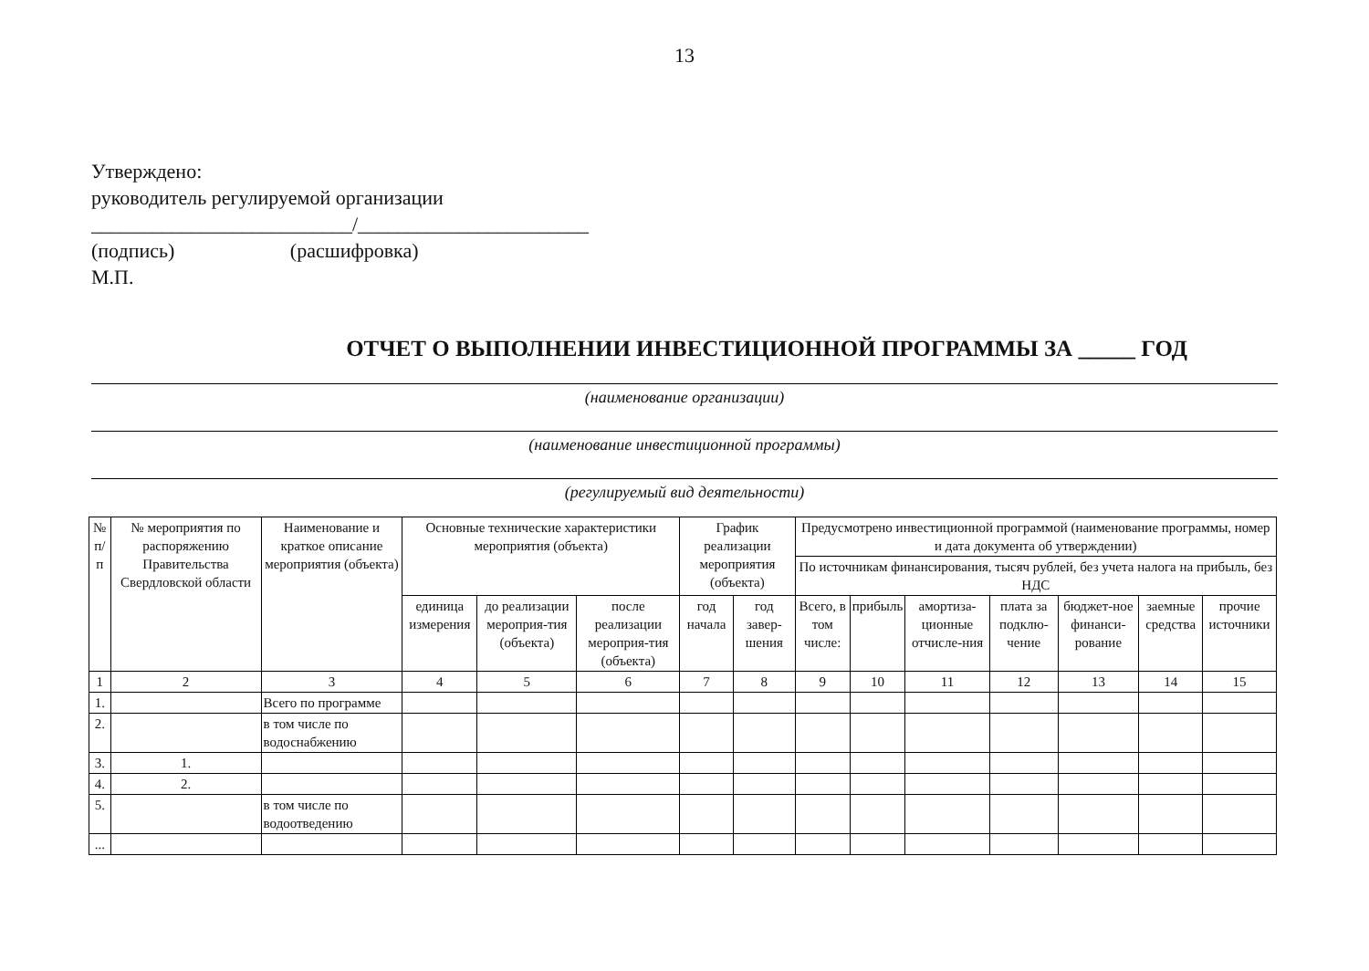13
Утверждено:
руководитель регулируемой организации
__________________________/_______________________
(подпись) (расшифровка)
М.П.
ОТЧЕТ О ВЫПОЛНЕНИИ ИНВЕСТИЦИОННОЙ ПРОГРАММЫ ЗА _____ ГОД
(наименование организации)
(наименование инвестиционной программы)
(регулируемый вид деятельности)
| № п/п | № мероприятия по распоряжению Правительства Свердловской области | Наименование и краткое описание мероприятия (объекта) | Основные технические характеристики мероприятия (объекта) | | | График реализации мероприятия (объекта) | | Предусмотрено инвестиционной программой (наименование программы, номер и дата документа об утверждении) | | | | | | |
| --- | --- | --- | --- | --- | --- | --- | --- | --- | --- | --- | --- | --- | --- | --- |
| | | | | | | | | По источникам финансирования, тысяч рублей, без учета налога на прибыль, без НДС | | | | | | |
| | | | единица измерения | до реализации мероприя-тия (объекта) | после реализации мероприя-тия (объекта) | год начала | год завер-шения | Всего, в том числе: | прибыль | амортиза-ционные отчисле-ния | плата за подклю-чение | бюджет-ное финанси-рование | заемные средства | прочие источники |
| 1 | 2 | 3 | 4 | 5 | 6 | 7 | 8 | 9 | 10 | 11 | 12 | 13 | 14 | 15 |
| 1. | | Всего по программе | | | | | | | | | | | | |
| 2. | | в том числе по водоснабжению | | | | | | | | | | | | |
| 3. | 1. | | | | | | | | | | | | | |
| 4. | 2. | | | | | | | | | | | | | |
| 5. | | в том числе по водоотведению | | | | | | | | | | | | |
| ... | | | | | | | | | | | | | | |